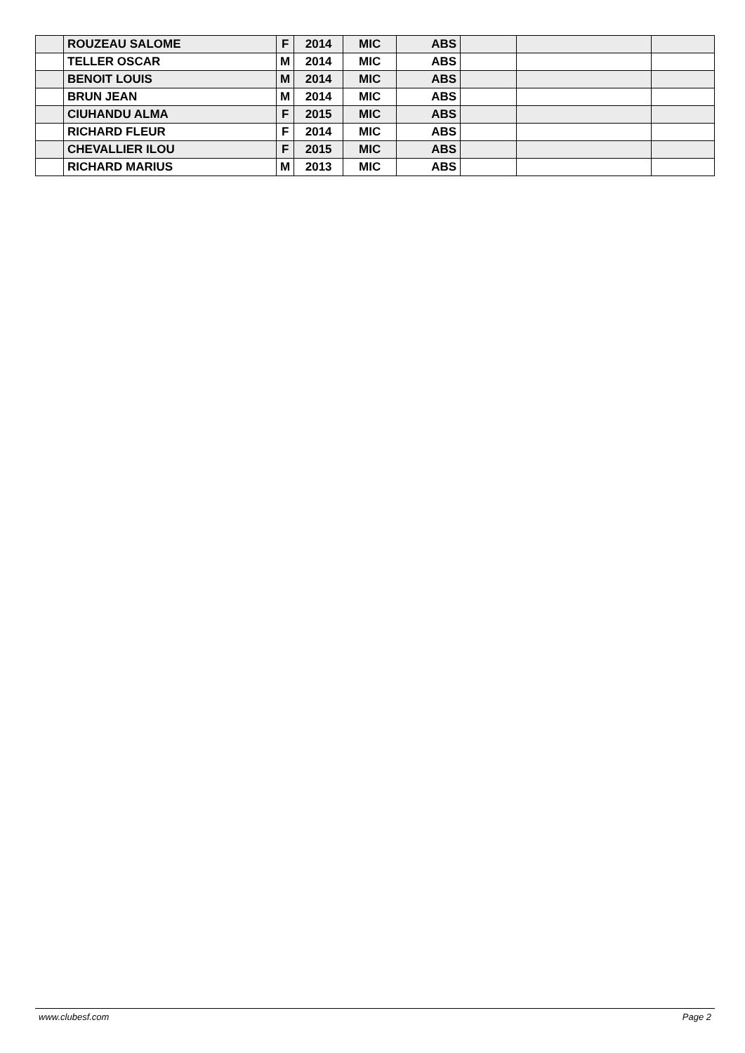| | ROUZEAU SALOME | F | 2014 | MIC | ABS | | | |
| | TELLER OSCAR | M | 2014 | MIC | ABS | | | |
| | BENOIT LOUIS | M | 2014 | MIC | ABS | | | |
| | BRUN JEAN | M | 2014 | MIC | ABS | | | |
| | CIUHANDU ALMA | F | 2015 | MIC | ABS | | | |
| | RICHARD FLEUR | F | 2014 | MIC | ABS | | | |
| | CHEVALLIER ILOU | F | 2015 | MIC | ABS | | | |
| | RICHARD MARIUS | M | 2013 | MIC | ABS | | | |
www.clubesf.com Page 2